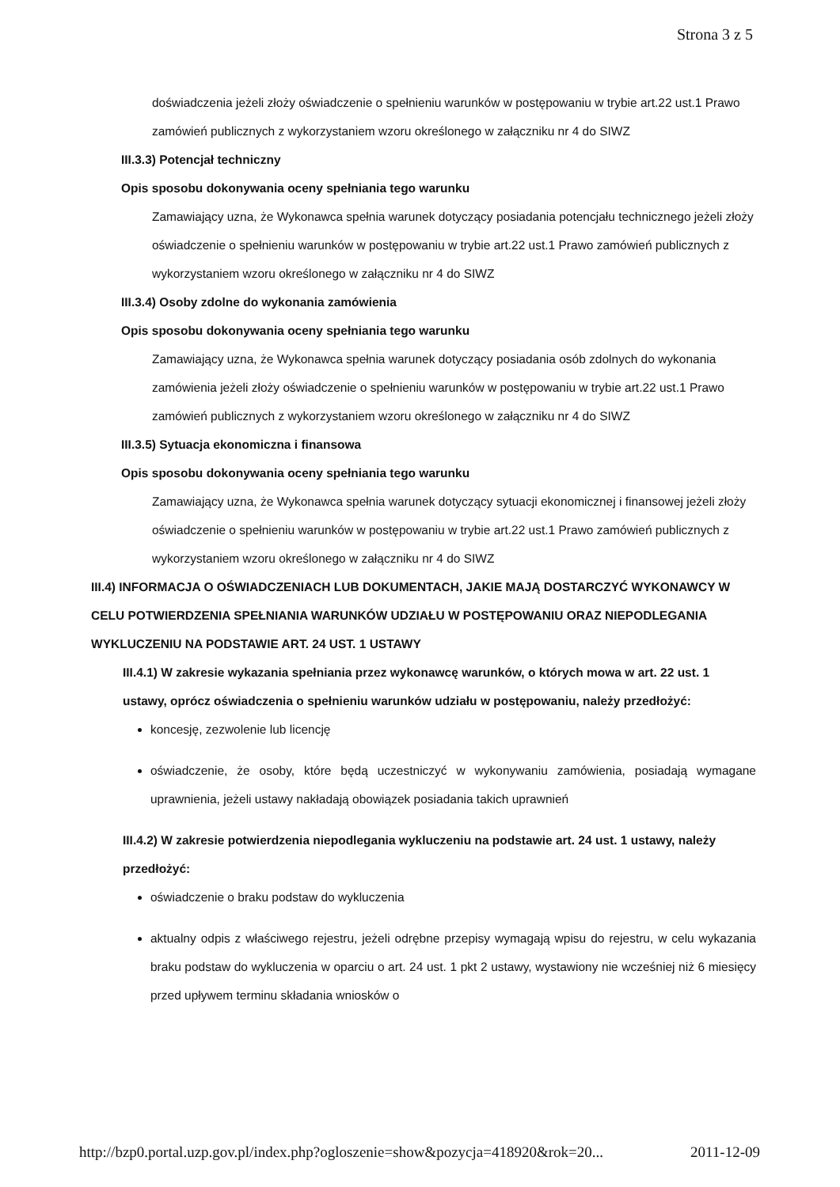Strona 3 z 5
doświadczenia jeżeli złoży oświadczenie o spełnieniu warunków w postępowaniu w trybie art.22 ust.1 Prawo zamówień publicznych z wykorzystaniem wzoru określonego w załączniku nr 4 do SIWZ
III.3.3) Potencjał techniczny
Opis sposobu dokonywania oceny spełniania tego warunku
Zamawiający uzna, że Wykonawca spełnia warunek dotyczący posiadania potencjału technicznego jeżeli złoży oświadczenie o spełnieniu warunków w postępowaniu w trybie art.22 ust.1 Prawo zamówień publicznych z wykorzystaniem wzoru określonego w załączniku nr 4 do SIWZ
III.3.4) Osoby zdolne do wykonania zamówienia
Opis sposobu dokonywania oceny spełniania tego warunku
Zamawiający uzna, że Wykonawca spełnia warunek dotyczący posiadania osób zdolnych do wykonania zamówienia jeżeli złoży oświadczenie o spełnieniu warunków w postępowaniu w trybie art.22 ust.1 Prawo zamówień publicznych z wykorzystaniem wzoru określonego w załączniku nr 4 do SIWZ
III.3.5) Sytuacja ekonomiczna i finansowa
Opis sposobu dokonywania oceny spełniania tego warunku
Zamawiający uzna, że Wykonawca spełnia warunek dotyczący sytuacji ekonomicznej i finansowej jeżeli złoży oświadczenie o spełnieniu warunków w postępowaniu w trybie art.22 ust.1 Prawo zamówień publicznych z wykorzystaniem wzoru określonego w załączniku nr 4 do SIWZ
III.4) INFORMACJA O OŚWIADCZENIACH LUB DOKUMENTACH, JAKIE MAJĄ DOSTARCZYĆ WYKONAWCY W CELU POTWIERDZENIA SPEŁNIANIA WARUNKÓW UDZIAŁU W POSTĘPOWANIU ORAZ NIEPODLEGANIA WYKLUCZENIU NA PODSTAWIE ART. 24 UST. 1 USTAWY
III.4.1) W zakresie wykazania spełniania przez wykonawcę warunków, o których mowa w art. 22 ust. 1 ustawy, oprócz oświadczenia o spełnieniu warunków udziału w postępowaniu, należy przedłożyć:
koncesję, zezwolenie lub licencję
oświadczenie, że osoby, które będą uczestniczyć w wykonywaniu zamówienia, posiadają wymagane uprawnienia, jeżeli ustawy nakładają obowiązek posiadania takich uprawnień
III.4.2) W zakresie potwierdzenia niepodlegania wykluczeniu na podstawie art. 24 ust. 1 ustawy, należy przedłożyć:
oświadczenie o braku podstaw do wykluczenia
aktualny odpis z właściwego rejestru, jeżeli odrębne przepisy wymagają wpisu do rejestru, w celu wykazania braku podstaw do wykluczenia w oparciu o art. 24 ust. 1 pkt 2 ustawy, wystawiony nie wcześniej niż 6 miesięcy przed upływem terminu składania wniosków o
http://bzp0.portal.uzp.gov.pl/index.php?ogloszenie=show&pozycja=418920&rok=20... 2011-12-09